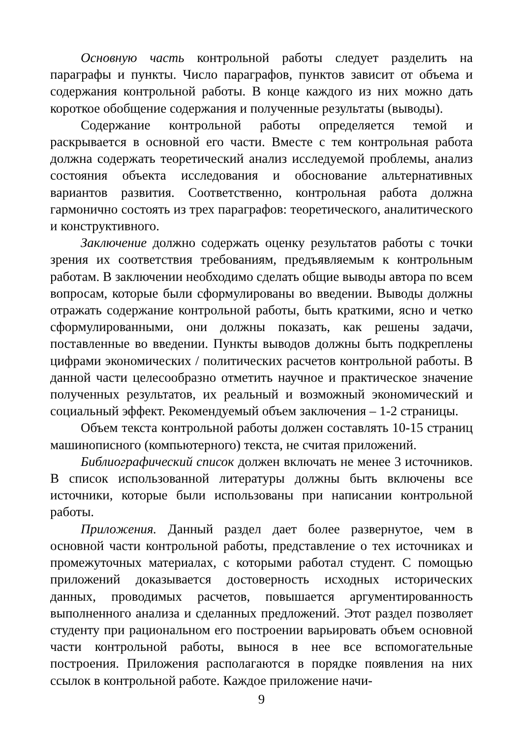Основную часть контрольной работы следует разделить на параграфы и пункты. Число параграфов, пунктов зависит от объема и содержания контрольной работы. В конце каждого из них можно дать короткое обобщение содержания и полученные результаты (выводы).
Содержание контрольной работы определяется темой и раскрывается в основной его части. Вместе с тем контрольная работа должна содержать теоретический анализ исследуемой проблемы, анализ состояния объекта исследования и обоснование альтернативных вариантов развития. Соответственно, контрольная работа должна гармонично состоять из трех параграфов: теоретического, аналитического и конструктивного.
Заключение должно содержать оценку результатов работы с точки зрения их соответствия требованиям, предъявляемым к контрольным работам. В заключении необходимо сделать общие выводы автора по всем вопросам, которые были сформулированы во введении. Выводы должны отражать содержание контрольной работы, быть краткими, ясно и четко сформулированными, они должны показать, как решены задачи, поставленные во введении. Пункты выводов должны быть подкреплены цифрами экономических / политических расчетов контрольной работы. В данной части целесообразно отметить научное и практическое значение полученных результатов, их реальный и возможный экономический и социальный эффект. Рекомендуемый объем заключения – 1-2 страницы.
Объем текста контрольной работы должен составлять 10-15 страниц машинописного (компьютерного) текста, не считая приложений.
Библиографический список должен включать не менее 3 источников. В список использованной литературы должны быть включены все источники, которые были использованы при написании контрольной работы.
Приложения. Данный раздел дает более развернутое, чем в основной части контрольной работы, представление о тех источниках и промежуточных материалах, с которыми работал студент. С помощью приложений доказывается достоверность исходных исторических данных, проводимых расчетов, повышается аргументированность выполненного анализа и сделанных предложений. Этот раздел позволяет студенту при рациональном его построении варьировать объем основной части контрольной работы, вынося в нее все вспомогательные построения. Приложения располагаются в порядке появления на них ссылок в контрольной работе. Каждое приложение начи-
9